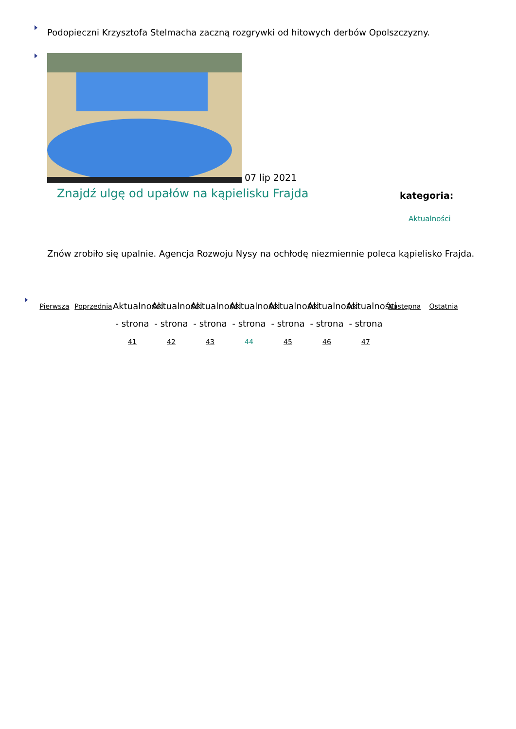Podopieczni Krzysztofa Stelmacha zaczną rozgrywki od hitowych derbów Opolszczyzny.
07 lip 2021
Znajdź ulgę od upałów na kąpielisku Frajda
kategoria:
Aktualności
Znów zrobiło się upalnie. Agencja Rozwoju Nysy na ochłodę niezmiennie poleca kąpielisko Frajda.
Pierwsza Poprzednia
Aktualności - strona 41
Aktualności - strona 42
Aktualności - strona 43
Aktualności - strona 44
Aktualności - strona 45
Aktualności - strona 46
Aktualności - strona 47
Następna Ostatnia